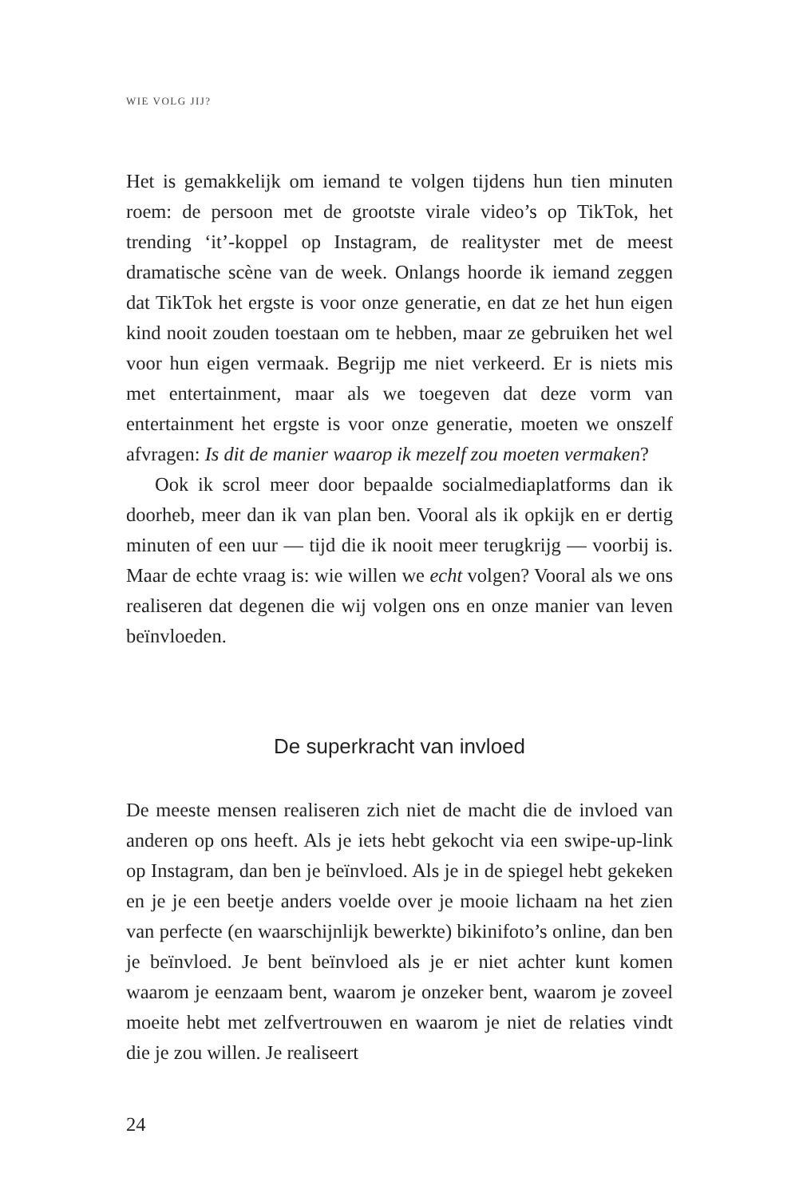WIE VOLG JIJ?
Het is gemakkelijk om iemand te volgen tijdens hun tien minuten roem: de persoon met de grootste virale video’s op TikTok, het trending ‘it’-koppel op Instagram, de realityster met de meest dramatische scène van de week. Onlangs hoorde ik iemand zeggen dat TikTok het ergste is voor onze generatie, en dat ze het hun eigen kind nooit zouden toestaan om te hebben, maar ze gebruiken het wel voor hun eigen vermaak. Begrijp me niet verkeerd. Er is niets mis met entertainment, maar als we toegeven dat deze vorm van entertainment het ergste is voor onze generatie, moeten we onszelf afvragen: Is dit de manier waarop ik mezelf zou moeten vermaken?
Ook ik scrol meer door bepaalde socialmediaplatforms dan ik doorheb, meer dan ik van plan ben. Vooral als ik opkijk en er dertig minuten of een uur — tijd die ik nooit meer terugkrijg — voorbij is. Maar de echte vraag is: wie willen we echt volgen? Vooral als we ons realiseren dat degenen die wij volgen ons en onze manier van leven beïnvloeden.
De superkracht van invloed
De meeste mensen realiseren zich niet de macht die de invloed van anderen op ons heeft. Als je iets hebt gekocht via een swipe-up-link op Instagram, dan ben je beïnvloed. Als je in de spiegel hebt gekeken en je je een beetje anders voelde over je mooie lichaam na het zien van perfecte (en waarschijnlijk bewerkte) bikinifoto’s online, dan ben je beïnvloed. Je bent beïnvloed als je er niet achter kunt komen waarom je eenzaam bent, waarom je onzeker bent, waarom je zoveel moeite hebt met zelfvertrouwen en waarom je niet de relaties vindt die je zou willen. Je realiseert
24